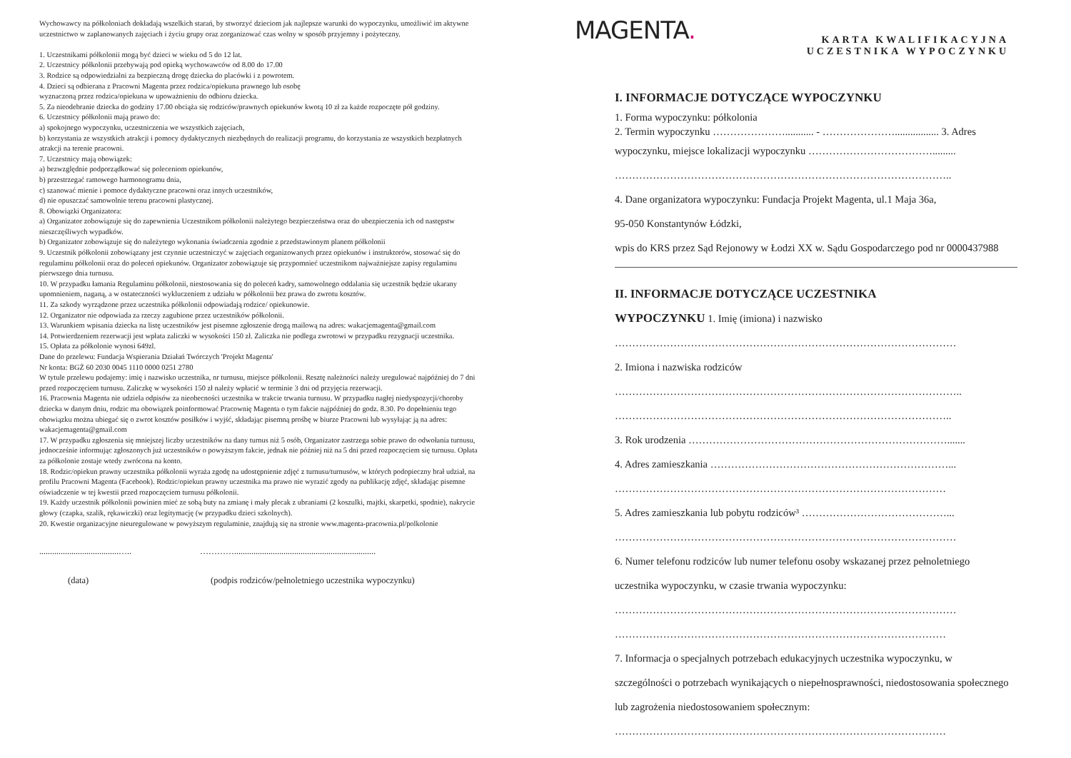Wychowawcy na półkoloniach dokładają wszelkich starań, by stworzyć dzieciom jak najlepsze warunki do wypoczynku, umożliwić im aktywne uczestnictwo w zaplanowanych zajęciach i życiu grupy oraz zorganizować czas wolny w sposób przyjemny i pożyteczny.
1. Uczestnikami półkolonii mogą być dzieci w wieku od 5 do 12 lat.
2. Uczestnicy półkolonii przebywają pod opieką wychowawców od 8.00 do 17.00
3. Rodzice są odpowiedzialni za bezpieczną drogę dziecka do placówki i z powrotem.
4. Dzieci są odbierana z Pracowni Magenta przez rodzica/opiekuna prawnego lub osobę
wyznaczoną przez rodzica/opiekuna w upoważnieniu do odbioru dziecka.
5. Za nieodebranie dziecka do godziny 17.00 obciąża się rodziców/prawnych opiekunów kwotą 10 zł za każde rozpoczęte pół godziny.
6. Uczestnicy półkolonii mają prawo do:
a) spokojnego wypoczynku, uczestniczenia we wszystkich zajęciach,
b) korzystania ze wszystkich atrakcji i pomocy dydaktycznych niezbędnych do realizacji programu, do korzystania ze wszystkich bezpłatnych atrakcji na terenie pracowni.
7. Uczestnicy mają obowiązek:
a) bezwzględnie podporządkować się poleceniom opiekunów,
b) przestrzegać ramowego harmonogramu dnia,
c) szanować mienie i pomoce dydaktyczne pracowni oraz innych uczestników,
d) nie opuszczać samowolnie terenu pracowni plastycznej.
8. Obowiązki Organizatora:
a) Organizator zobowiązuje się do zapewnienia Uczestnikom półkolonii należytego bezpieczeństwa oraz do ubezpieczenia ich od następstw nieszczęśliwych wypadków.
b) Organizator zobowiązuje się do należytego wykonania świadczenia zgodnie z przedstawionym planem półkolonii
9. Uczestnik półkolonii zobowiązany jest czynnie uczestniczyć w zajęciach organizowanych przez opiekunów i instruktorów, stosować się do regulaminu półkolonii oraz do poleceń opiekunów. Organizator zobowiązuje się przypomnieć uczestnikom najważniejsze zapisy regulaminu pierwszego dnia turnusu.
10. W przypadku łamania Regulaminu półkolonii, niestosowania się do poleceń kadry, samowolnego oddalania się uczestnik będzie ukarany upomnieniem, naganą, a w ostateczności wykluczeniem z udziału w półkolonii bez prawa do zwrotu kosztów.
11. Za szkody wyrządzone przez uczestnika półkolonii odpowiadają rodzice/ opiekunowie.
12. Organizator nie odpowiada za rzeczy zagubione przez uczestników półkolonii.
13. Warunkiem wpisania dziecka na listę uczestników jest pisemne zgłoszenie drogą mailową na adres: wakacjemagenta@gmail.com
14. Potwierdzeniem rezerwacji jest wpłata zaliczki w wysokości 150 zł. Zaliczka nie podlega zwrotowi w przypadku rezygnacji uczestnika.
15. Opłata za półkolonie wynosi 649zl.
Dane do przelewu: Fundacja Wspierania Działań Twórczych 'Projekt Magenta'
Nr konta: BGŻ 60 2030 0045 1110 0000 0251 2780
W tytule przelewu podajemy: imię i nazwisko uczestnika, nr turnusu, miejsce półkolonii. Resztę należności należy uregulować najpóźniej do 7 dni przed rozpoczęciem turnusu. Zaliczkę w wysokości 150 zł należy wpłacić w terminie 3 dni od przyjęcia rezerwacji.
16. Pracownia Magenta nie udziela odpisów za nieobecności uczestnika w trakcie trwania turnusu. W przypadku nagłej niedyspozycji/choroby dziecka w danym dniu, rodzic ma obowiązek poinformować Pracownię Magenta o tym fakcie najpóźniej do godz. 8.30. Po dopełnieniu tego obowiązku można ubiegać się o zwrot kosztów posiłków i wyjść, składając pisemną prośbę w biurze Pracowni lub wysyłając ją na adres: wakacjemagenta@gmail.com
17. W przypadku zgłoszenia się mniejszej liczby uczestników na dany turnus niż 5 osób, Organizator zastrzega sobie prawo do odwołania turnusu, jednocześnie informując zgłoszonych już uczestników o powyższym fakcie, jednak nie później niż na 5 dni przed rozpoczęciem się turnusu. Opłata za półkolonie zostaje wtedy zwrócona na konto.
18. Rodzic/opiekun prawny uczestnika półkolonii wyraża zgodę na udostępnienie zdjęć z turnusu/turnusów, w których podopieczny brał udział, na profilu Pracowni Magenta (Facebook). Rodzic/opiekun prawny uczestnika ma prawo nie wyrazić zgody na publikację zdjęć, składając pisemne oświadczenie w tej kwestii przed rozpoczęciem turnusu półkolonii.
19. Każdy uczestnik półkolonii powinien mieć ze sobą buty na zmianę i mały plecak z ubraniami (2 koszulki, majtki, skarpetki, spodnie), nakrycie głowy (czapka, szalik, rękawiczki) oraz legitymację (w przypadku dzieci szkolnych).
20. Kwestie organizacyjne nieuregulowane w powyższym regulaminie, znajdują się na stronie www.magenta-pracownia.pl/polkolonie
.....................................…..
…………..................................................................
(data) (podpis rodziców/pełnoletniego uczestnika wypoczynku)
MAGENTA.
KARTA KWALIFIKACYJNA
UCZESTNIKA WYPOCZYNKU
I. INFORMACJE DOTYCZĄCE WYPOCZYNKU
1. Forma wypoczynku: półkolonia
2. Termin wypoczynku …………………........... - …………………................. 3. Adres
wypoczynku, miejsce lokalizacji wypoczynku ……………………………….........
……………………………………………………………………………………..
4. Dane organizatora wypoczynku: Fundacja Projekt Magenta, ul.1 Maja 36a,
95-050 Konstantynów Łódzki,
wpis do KRS przez Sąd Rejonowy w Łodzi XX w. Sądu Gospodarczego pod nr 0000437988
II. INFORMACJE DOTYCZĄCE UCZESTNIKA
WYPOCZYNKU 1. Imię (imiona) i nazwisko
………………………………………………………………………………………
2. Imiona i nazwiska rodziców
………………………………………………………………………………………..
……………………………………………………………………………………..
3. Rok urodzenia ………………………………………………………………….......
4. Adres zamieszkania ……………………………………………………………...
……………………………………………………………………………………
5. Adres zamieszkania lub pobytu rodziców³ ……………………………………...
………………………………………………………………………………………
6. Numer telefonu rodziców lub numer telefonu osoby wskazanej przez pełnoletniego
uczestnika wypoczynku, w czasie trwania wypoczynku:
………………………………………………………………………………………
……………………………………………………………………………………
7. Informacja o specjalnych potrzebach edukacyjnych uczestnika wypoczynku, w
szczególności o potrzebach wynikających o niepełnosprawności, niedostosowania społecznego
lub zagrożenia niedostosowaniem społecznym:
……………………………………………………………………………………